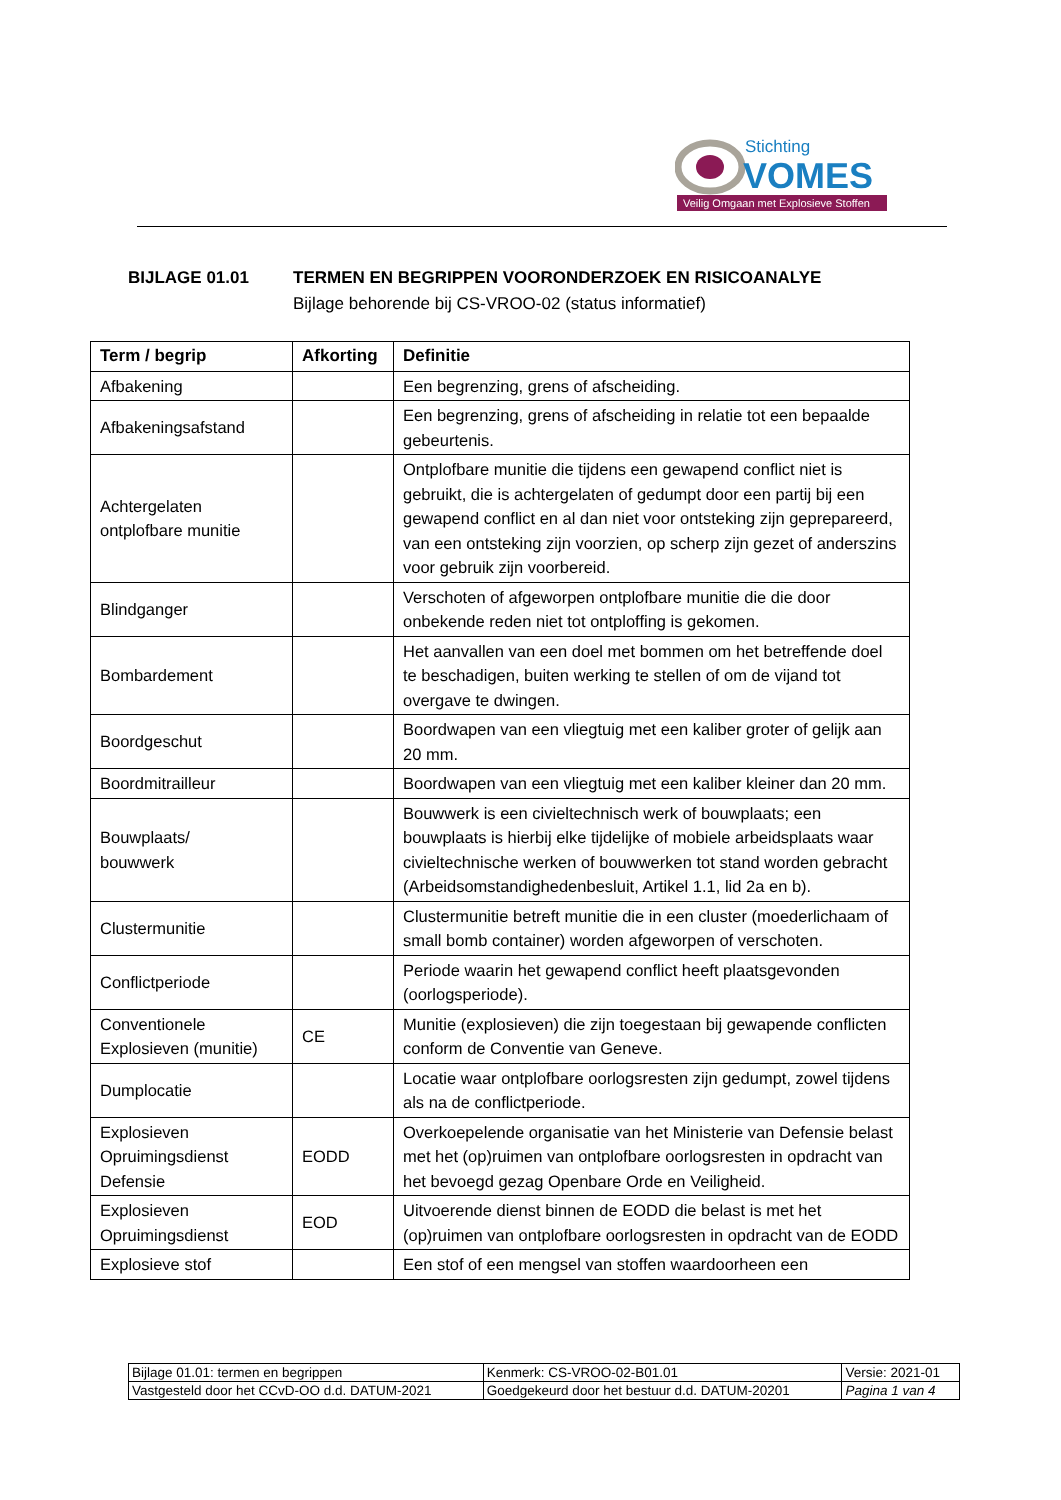Stichting
VOMES
Veilig Omgaan met Explosieve Stoffen
BIJLAGE 01.01 TERMEN EN BEGRIPPEN VOORONDERZOEK EN RISICOANALYE
Bijlage behorende bij CS-VROO-02 (status informatief)
| Term / begrip | Afkorting | Definitie |
| --- | --- | --- |
| Afbakening | | Een begrenzing, grens of afscheiding. |
| Afbakeningsafstand | | Een begrenzing, grens of afscheiding in relatie tot een bepaalde gebeurtenis. |
| Achtergelaten ontplofbare munitie | | Ontplofbare munitie die tijdens een gewapend conflict niet is gebruikt, die is achtergelaten of gedumpt door een partij bij een gewapend conflict en al dan niet voor ontsteking zijn geprepareerd, van een ontsteking zijn voorzien, op scherp zijn gezet of anderszins voor gebruik zijn voorbereid. |
| Blindganger | | Verschoten of afgeworpen ontplofbare munitie die die door onbekende reden niet tot ontploffing is gekomen. |
| Bombardement | | Het aanvallen van een doel met bommen om het betreffende doel te beschadigen, buiten werking te stellen of om de vijand tot overgave te dwingen. |
| Boordgeschut | | Boordwapen van een vliegtuig met een kaliber groter of gelijk aan 20 mm. |
| Boordmitrailleur | | Boordwapen van een vliegtuig met een kaliber kleiner dan 20 mm. |
| Bouwplaats/ bouwwerk | | Bouwwerk is een civieltechnisch werk of bouwplaats; een bouwplaats is hierbij elke tijdelijke of mobiele arbeidsplaats waar civieltechnische werken of bouwwerken tot stand worden gebracht (Arbeidsomstandighedenbesluit, Artikel 1.1, lid 2a en b). |
| Clustermunitie | | Clustermunitie betreft munitie die in een cluster (moederlichaam of small bomb container) worden afgeworpen of verschoten. |
| Conflictperiode | | Periode waarin het gewapend conflict heeft plaatsgevonden (oorlogsperiode). |
| Conventionele Explosieven (munitie) | CE | Munitie (explosieven) die zijn toegestaan bij gewapende conflicten conform de Conventie van Geneve. |
| Dumplocatie | | Locatie waar ontplofbare oorlogsresten zijn gedumpt, zowel tijdens als na de conflictperiode. |
| Explosieven Opruimingsdienst Defensie | EODD | Overkoepelende organisatie van het Ministerie van Defensie belast met het (op)ruimen van ontplofbare oorlogsresten in opdracht van het bevoegd gezag Openbare Orde en Veiligheid. |
| Explosieven Opruimingsdienst | EOD | Uitvoerende dienst binnen de EODD die belast is met het (op)ruimen van ontplofbare oorlogsresten in opdracht van de EODD |
| Explosieve stof | | Een stof of een mengsel van stoffen waardoorheen een |
| Bijlage 01.01: termen en begrippen | | Kenmerk: CS-VROO-02-B01.01 | Versie: 2021-01 |
| Vastgesteld door het CCvD-OO d.d. DATUM-2021 | Goedgekeurd door het bestuur d.d. DATUM-20201 | | Pagina 1 van 4 |